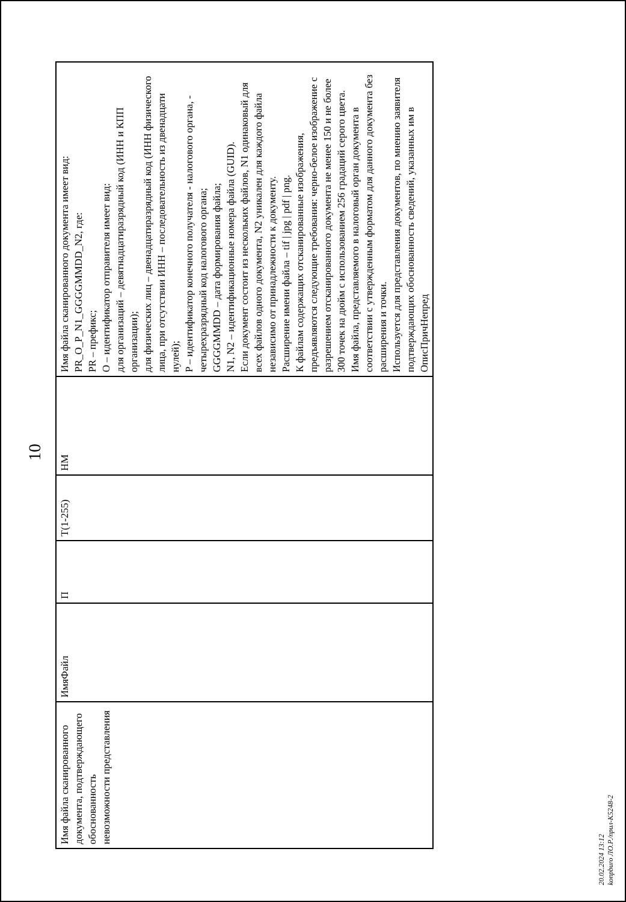10
| Имя файла сканированного документа, подтверждающего обоснованность невозможности представления | ИмяФайл | П | Т(1-255) | НМ | Имя файла сканированного документа имеет вид: PR_O_P_N1_GGGGMMDD_N2, где: PR – префикс; O – идентификатор отправителя имеет вид: для организаций – девятнадцатиразрядный код (ИНН и КПП организации); для физических лиц – двенадцатиразрядный код (ИНН физического лица, при отсутствии ИНН – последовательность из двенадцати нулей); P – идентификатор конечного получателя - налогового органа, - четырехразрядный код налогового органа; GGGGMMDD – дата формирования файла; N1, N2 – идентификационные номера файла (GUID). Если документ состоит из нескольких файлов, N1 одинаковый для всех файлов одного документа, N2 уникален для каждого файла независимо от принадлежности к документу. Расширение имени файла – tif / jpg / pdf / png. К файлам содержащих отсканированные изображения, предъявляются следующие требования: черно-белое изображение с разрешением отсканированного документа не менее 150 и не более 300 точек на дюйм с использованием 256 градаций серого цвета. Имя файла, представляемого в налоговый орган документа в соответствии с утвержденным форматом для данного документа без расширения и точки. Используется для представления документов, по мнению заявителя подтверждающих обоснованность сведений, указанных им в ОписПричНепред |
20.02.2024 13:12
konpburo ЛО.Р./прил-К5248-2